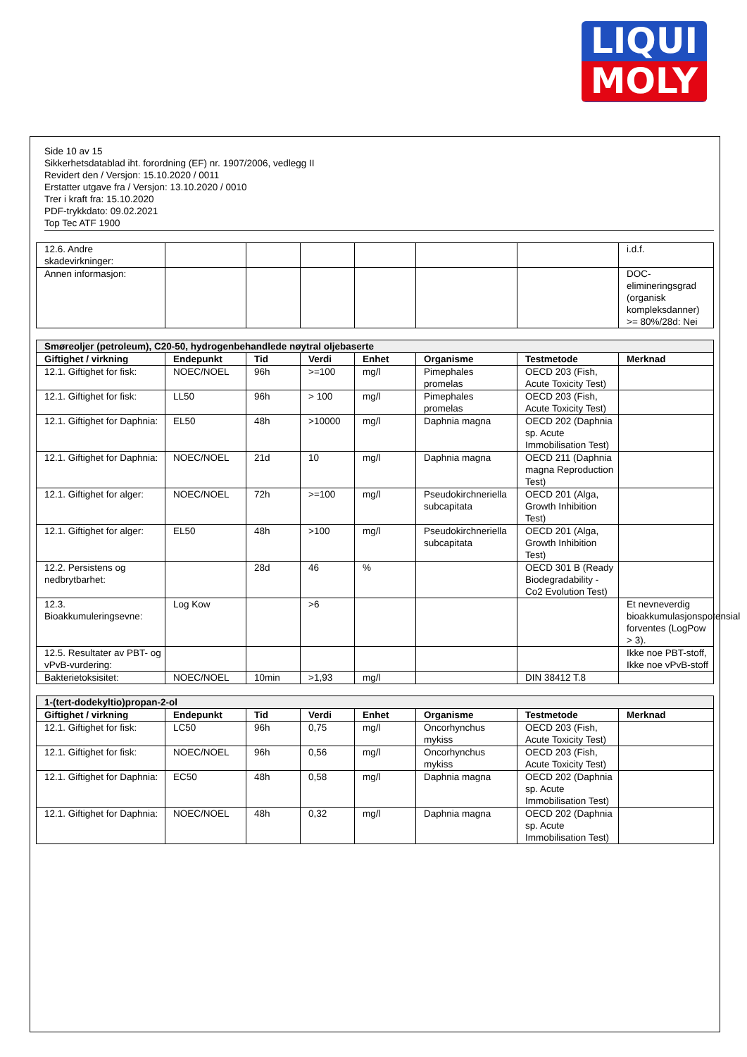LIQUI
MOLY
Side 10 av 15
Sikkerhetsdatablad iht. forordning (EF) nr. 1907/2006, vedlegg II
Revidert den / Versjon: 15.10.2020 / 0011
Erstatter utgave fra / Versjon: 13.10.2020 / 0010
Trer i kraft fra: 15.10.2020
PDF-trykkdato: 09.02.2021
Top Tec ATF 1900
| 12.6. Andre skadevirkninger: | | | | | | | i.d.f. |
| Annen informasjon: | | | | | | | DOC-elimineringsgrad (organisk kompleksdanner) >= 80%/28d: Nei |
| Smøreoljer (petroleum), C20-50, hydrogenbehandlede nøytral oljebaserte | | | | | | | |
| --- | --- | --- | --- | --- | --- | --- | --- |
| Giftighet / virkning | Endepunkt | Tid | Verdi | Enhet | Organisme | Testmetode | Merknad |
| 12.1. Giftighet for fisk: | NOEC/NOEL | 96h | >=100 | mg/l | Pimephales promelas | OECD 203 (Fish, Acute Toxicity Test) | |
| 12.1. Giftighet for fisk: | LL50 | 96h | > 100 | mg/l | Pimephales promelas | OECD 203 (Fish, Acute Toxicity Test) | |
| 12.1. Giftighet for Daphnia: | EL50 | 48h | >10000 | mg/l | Daphnia magna | OECD 202 (Daphnia sp. Acute Immobilisation Test) | |
| 12.1. Giftighet for Daphnia: | NOEC/NOEL | 21d | 10 | mg/l | Daphnia magna | OECD 211 (Daphnia magna Reproduction Test) | |
| 12.1. Giftighet for alger: | NOEC/NOEL | 72h | >=100 | mg/l | Pseudokirchneriella subcapitata | OECD 201 (Alga, Growth Inhibition Test) | |
| 12.1. Giftighet for alger: | EL50 | 48h | >100 | mg/l | Pseudokirchneriella subcapitata | OECD 201 (Alga, Growth Inhibition Test) | |
| 12.2. Persistens og nedbrytbarhet: | | 28d | 46 | % | | OECD 301 B (Ready Biodegradability - Co2 Evolution Test) | |
| 12.3. Bioakkumuleringsevne: | Log Kow | | >6 | | | | Et nevneverdig bioakkumulasjonspotensial forventes (LogPow > 3). |
| 12.5. Resultater av PBT- og vPvB-vurdering: | | | | | | | Ikke noe PBT-stoff, Ikke noe vPvB-stoff |
| Bakterietoksisitet: | NOEC/NOEL | 10min | >1,93 | mg/l | | DIN 38412 T.8 | |
| 1-(tert-dodekyltio)propan-2-ol | | | | | | | |
| --- | --- | --- | --- | --- | --- | --- | --- |
| Giftighet / virkning | Endepunkt | Tid | Verdi | Enhet | Organisme | Testmetode | Merknad |
| 12.1. Giftighet for fisk: | LC50 | 96h | 0,75 | mg/l | Oncorhynchus mykiss | OECD 203 (Fish, Acute Toxicity Test) | |
| 12.1. Giftighet for fisk: | NOEC/NOEL | 96h | 0,56 | mg/l | Oncorhynchus mykiss | OECD 203 (Fish, Acute Toxicity Test) | |
| 12.1. Giftighet for Daphnia: | EC50 | 48h | 0,58 | mg/l | Daphnia magna | OECD 202 (Daphnia sp. Acute Immobilisation Test) | |
| 12.1. Giftighet for Daphnia: | NOEC/NOEL | 48h | 0,32 | mg/l | Daphnia magna | OECD 202 (Daphnia sp. Acute Immobilisation Test) | |